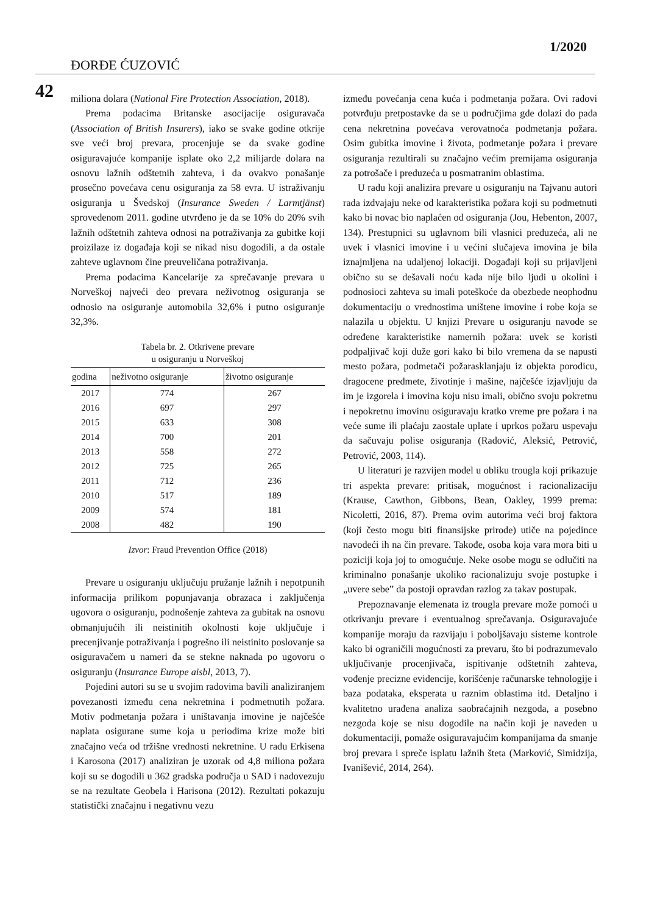1/2020
ĐORĐE ĆUZOVIĆ
42
miliona dolara (National Fire Protection Association, 2018).
Prema podacima Britanske asocijacije osiguravača (Association of British Insurers), iako se svake godine otkrije sve veći broj prevara, procenjuje se da svake godine osiguravajuće kompanije isplate oko 2,2 milijarde dolara na osnovu lažnih odštetnih zahteva, i da ovakvo ponašanje prosečno povećava cenu osiguranja za 58 evra. U istraživanju osiguranja u Švedskoj (Insurance Sweden / Larmtjänst) sprovedenom 2011. godine utvrđeno je da se 10% do 20% svih lažnih odštetnih zahteva odnosi na potraživanja za gubitke koji proizilaze iz događaja koji se nikad nisu dogodili, a da ostale zahteve uglavnom čine preuveličana potraživanja.
Prema podacima Kancelarije za sprečavanje prevara u Norveškoj najveći deo prevara neživotnog osiguranja se odnosio na osiguranje automobila 32,6% i putno osiguranje 32,3%.
Tabela br. 2. Otkrivene prevare
u osiguranju u Norveškoj
| godina | neživotno osiguranje | životno osiguranje |
| --- | --- | --- |
| 2017 | 774 | 267 |
| 2016 | 697 | 297 |
| 2015 | 633 | 308 |
| 2014 | 700 | 201 |
| 2013 | 558 | 272 |
| 2012 | 725 | 265 |
| 2011 | 712 | 236 |
| 2010 | 517 | 189 |
| 2009 | 574 | 181 |
| 2008 | 482 | 190 |
Izvor: Fraud Prevention Office (2018)
Prevare u osiguranju uključuju pružanje lažnih i nepotpunih informacija prilikom popunjavanja obrazaca i zaključenja ugovora o osiguranju, podnošenje zahteva za gubitak na osnovu obmanjujućih ili neistinitih okolnosti koje uključuje i precenjivanje potraživanja i pogrešno ili neistinito poslovanje sa osiguravačem u nameri da se stekne naknada po ugovoru o osiguranju (Insurance Europe aisbl, 2013, 7).
Pojedini autori su se u svojim radovima bavili analiziranjem povezanosti između cena nekretnina i podmetnutih požara. Motiv podmetanja požara i uništavanja imovine je najčešće naplata osigurane sume koja u periodima krize može biti značajno veća od tržišne vrednosti nekretnine. U radu Erkisena i Karosona (2017) analiziran je uzorak od 4,8 miliona požara koji su se dogodili u 362 gradska područja u SAD i nadovezuju se na rezultate Geobela i Harisona (2012). Rezultati pokazuju statistički značajnu i negativnu vezu
između povećanja cena kuća i podmetanja požara. Ovi radovi potvrđuju pretpostavke da se u područjima gde dolazi do pada cena nekretnina povećava verovatnoća podmetanja požara. Osim gubitka imovine i života, podmetanje požara i prevare osiguranja rezultirali su značajno većim premijama osiguranja za potrošače i preduzeća u posmatranim oblastima.
U radu koji analizira prevare u osiguranju na Tajvanu autori rada izdvajaju neke od karakteristika požara koji su podmetnuti kako bi novac bio naplaćen od osiguranja (Jou, Hebenton, 2007, 134). Prestupnici su uglavnom bili vlasnici preduzeća, ali ne uvek i vlasnici imovine i u većini slučajeva imovina je bila iznajmljena na udaljenoj lokaciji. Događaji koji su prijavljeni obično su se dešavali noću kada nije bilo ljudi u okolini i podnosioci zahteva su imali poteškoće da obezbede neophodnu dokumentaciju o vrednostima uništene imovine i robe koja se nalazila u objektu. U knjizi Prevare u osiguranju navode se određene karakteristike namernih požara: uvek se koristi podpaljivač koji duže gori kako bi bilo vremena da se napusti mesto požara, podmetači požarasklanjaju iz objekta porodicu, dragocene predmete, životinje i mašine, najčešće izjavljuju da im je izgorela i imovina koju nisu imali, obično svoju pokretnu i nepokretnu imovinu osiguravaju kratko vreme pre požara i na veće sume ili plaćaju zaostale uplate i uprkos požaru uspevaju da sačuvaju polise osiguranja (Radović, Aleksić, Petrović, Petrović, 2003, 114).
U literaturi je razvijen model u obliku trougla koji prikazuje tri aspekta prevare: pritisak, mogućnost i racionalizaciju (Krause, Cawthon, Gibbons, Bean, Oakley, 1999 prema: Nicoletti, 2016, 87). Prema ovim autorima veći broj faktora (koji često mogu biti finansijske prirode) utiče na pojedince navodeći ih na čin prevare. Takođe, osoba koja vara mora biti u poziciji koja joj to omogućuje. Neke osobe mogu se odlučiti na kriminalno ponašanje ukoliko racionalizuju svoje postupke i „uvere sebe” da postoji opravdan razlog za takav postupak.
Prepoznavanje elemenata iz trougla prevare može pomoći u otkrivanju prevare i eventualnog sprečavanja. Osiguravajuće kompanije moraju da razvijaju i poboljšavaju sisteme kontrole kako bi ograničili mogućnosti za prevaru, što bi podrazumevalo uključivanje procenjivača, ispitivanje odštetnih zahteva, vođenje precizne evidencije, korišćenje računarske tehnologije i baza podataka, eksperata u raznim oblastima itd. Detaljno i kvalitetno urađena analiza saobraćajnih nezgoda, a posebno nezgoda koje se nisu dogodile na način koji je naveden u dokumentaciji, pomaže osiguravajućim kompanijama da smanje broj prevara i spreče isplatu lažnih šteta (Marković, Simidzija, Ivanišević, 2014, 264).